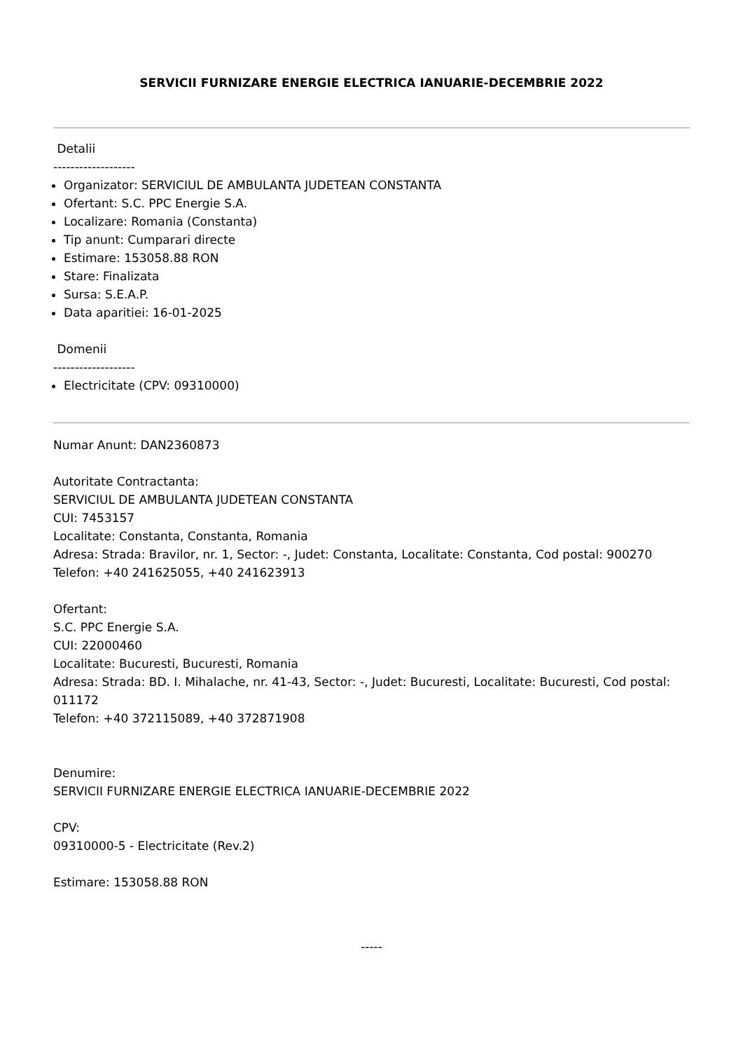SERVICII FURNIZARE ENERGIE ELECTRICA IANUARIE-DECEMBRIE 2022
Detalii
-------------------
Organizator: SERVICIUL DE AMBULANTA JUDETEAN CONSTANTA
Ofertant: S.C. PPC Energie S.A.
Localizare: Romania (Constanta)
Tip anunt: Cumparari directe
Estimare: 153058.88 RON
Stare: Finalizata
Sursa: S.E.A.P.
Data aparitiei: 16-01-2025
Domenii
-------------------
Electricitate (CPV: 09310000)
Numar Anunt: DAN2360873
Autoritate Contractanta:
SERVICIUL DE AMBULANTA JUDETEAN CONSTANTA
CUI: 7453157
Localitate: Constanta, Constanta, Romania
Adresa: Strada: Bravilor, nr. 1, Sector: -, Judet: Constanta, Localitate: Constanta, Cod postal: 900270
Telefon: +40 241625055, +40 241623913
Ofertant:
S.C. PPC Energie S.A.
CUI: 22000460
Localitate: Bucuresti, Bucuresti, Romania
Adresa: Strada: BD. I. Mihalache, nr. 41-43, Sector: -, Judet: Bucuresti, Localitate: Bucuresti, Cod postal: 011172
Telefon: +40 372115089, +40 372871908
Denumire:
SERVICII FURNIZARE ENERGIE ELECTRICA IANUARIE-DECEMBRIE 2022
CPV:
09310000-5 - Electricitate (Rev.2)
Estimare: 153058.88 RON
-----